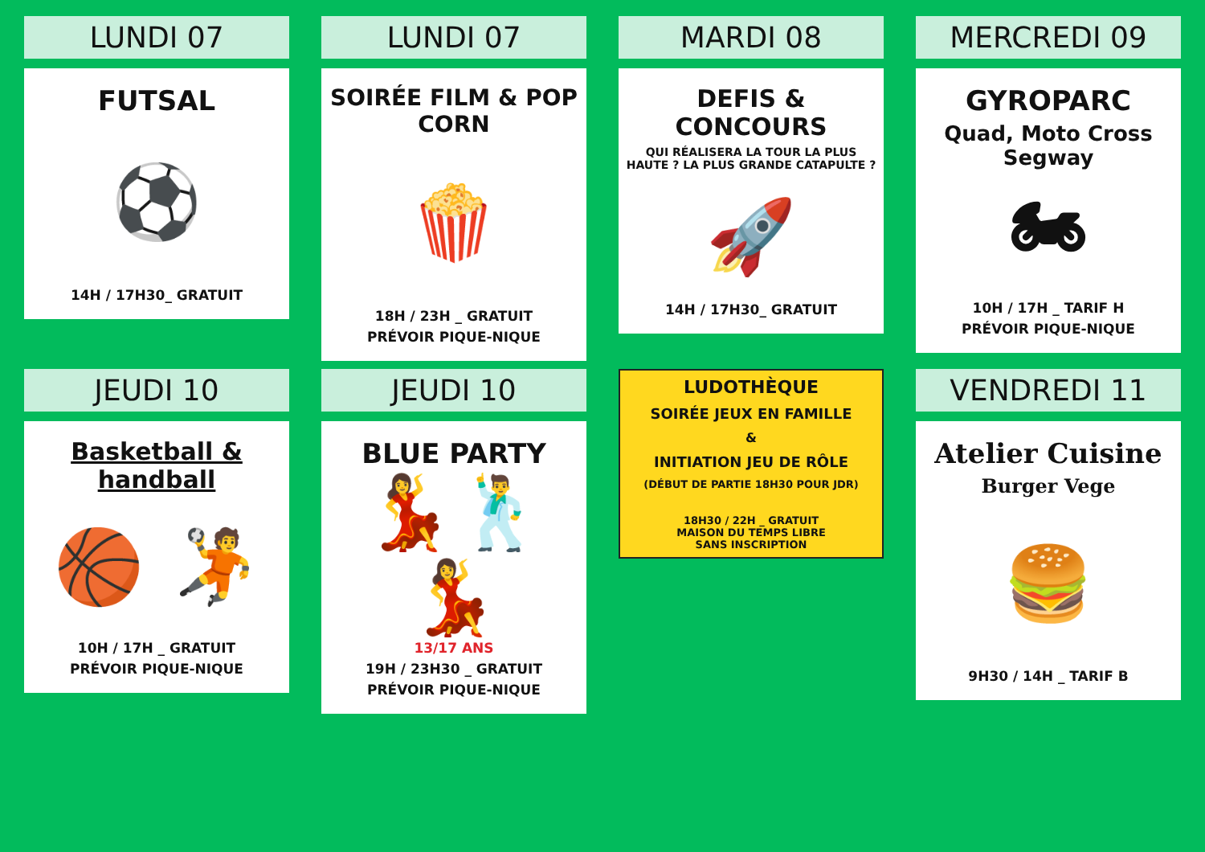LUNDI 07
FUTSAL
⚽
14H / 17H30_ GRATUIT
LUNDI 07
SOIRÉE FILM & POP CORN
🍿
18H / 23H _ GRATUIT
PRÉVOIR PIQUE-NIQUE
MARDI 08
DEFIS & CONCOURS
QUI RÉALISERA LA TOUR LA PLUS HAUTE ? LA PLUS GRANDE CATAPULTE ?
🚀
14H / 17H30_ GRATUIT
MERCREDI 09
GYROPARC
Quad, Moto Cross Segway
🏍
10H / 17H _ TARIF H
PRÉVOIR PIQUE-NIQUE
JEUDI 10
Basketball & handball
🏀 🤾
10H / 17H _ GRATUIT
PRÉVOIR PIQUE-NIQUE
JEUDI 10
BLUE PARTY
💃🕺💃
13/17 ANS
19H / 23H30 _ GRATUIT
PRÉVOIR PIQUE-NIQUE
LUDOTHÈQUE
SOIRÉE JEUX EN FAMILLE
&
INITIATION JEU DE RÔLE
(DÉBUT DE PARTIE 18H30 POUR JDR)
18H30 / 22H _ GRATUIT
MAISON DU TEMPS LIBRE
SANS INSCRIPTION
VENDREDI 11
Atelier Cuisine
Burger Vege
🍔
9H30 / 14H _ TARIF B